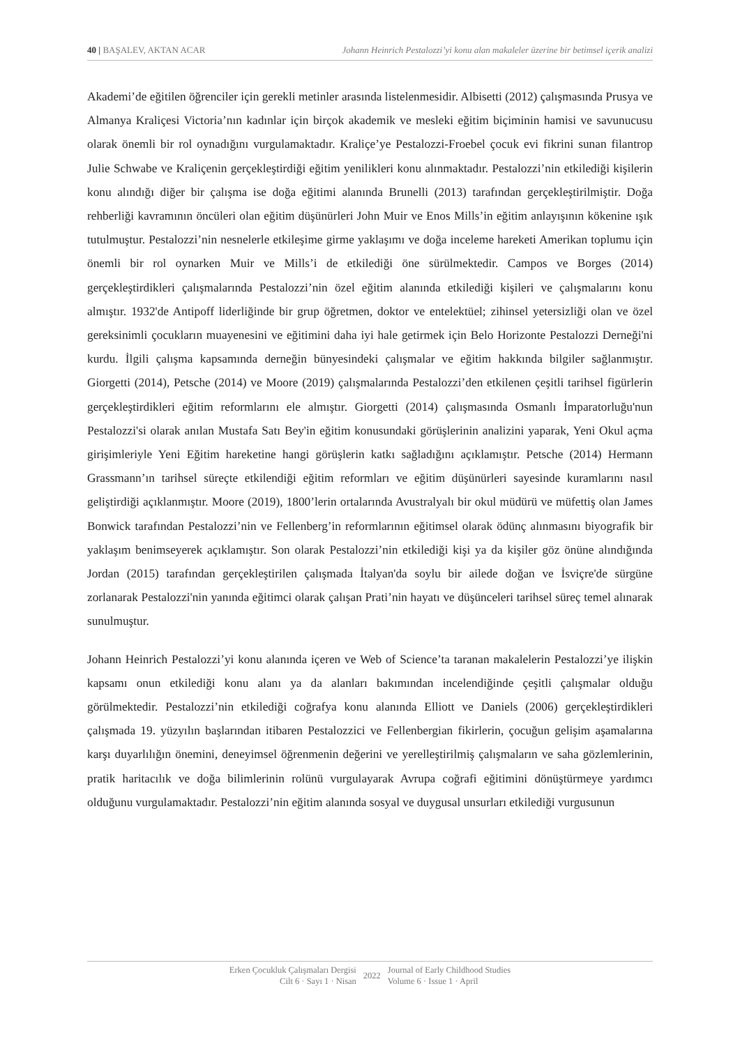40 | BAŞALEV, AKTAN ACAR Johann Heinrich Pestalozzi’yi konu alan makaleler üzerine bir betimsel içerik analizi
Akademi’de eğitilen öğrenciler için gerekli metinler arasında listelenmesidir. Albisetti (2012) çalışmasında Prusya ve Almanya Kraliçesi Victoria’nın kadınlar için birçok akademik ve mesleki eğitim biçiminin hamisi ve savunucusu olarak önemli bir rol oynadığını vurgulamaktadır. Kraliçe’ye Pestalozzi-Froebel çocuk evi fikrini sunan filantrop Julie Schwabe ve Kraliçenin gerçekleştirdiği eğitim yenilikleri konu alınmaktadır. Pestalozzi’nin etkilediği kişilerin konu alındığı diğer bir çalışma ise doğa eğitimi alanında Brunelli (2013) tarafından gerçekleştirilmiştir. Doğa rehberliği kavramının öncüleri olan eğitim düşünürleri John Muir ve Enos Mills’in eğitim anlayışının kökenine ışık tutulmuştur. Pestalozzi’nin nesnelerle etkileşime girme yaklaşımı ve doğa inceleme hareketi Amerikan toplumu için önemli bir rol oynarken Muir ve Mills’i de etkilediği öne sürülmektedir. Campos ve Borges (2014) gerçekleştirdikleri çalışmalarında Pestalozzi’nin özel eğitim alanında etkilediği kişileri ve çalışmalarını konu almıştır. 1932'de Antipoff liderliğinde bir grup öğretmen, doktor ve entelektüel; zihinsel yetersizliği olan ve özel gereksinimli çocukların muayenesini ve eğitimini daha iyi hale getirmek için Belo Horizonte Pestalozzi Derneği'ni kurdu. İlgili çalışma kapsamında derneğin bünyesindeki çalışmalar ve eğitim hakkında bilgiler sağlanmıştır. Giorgetti (2014), Petsche (2014) ve Moore (2019) çalışmalarında Pestalozzi’den etkilenen çeşitli tarihsel figürlerin gerçekleştirdikleri eğitim reformlarını ele almıştır. Giorgetti (2014) çalışmasında Osmanlı İmparatorluğu'nun Pestalozzi'si olarak anılan Mustafa Satı Bey'in eğitim konusundaki görüşlerinin analizini yaparak, Yeni Okul açma girişimleriyle Yeni Eğitim hareketine hangi görüşlerin katkı sağladığını açıklamıştır. Petsche (2014) Hermann Grassmann’ın tarihsel süreçte etkilendiği eğitim reformları ve eğitim düşünürleri sayesinde kuramlarını nasıl geliştirdiği açıklanmıştır. Moore (2019), 1800’lerin ortalarında Avustralyalı bir okul müdürü ve müfettiş olan James Bonwick tarafından Pestalozzi’nin ve Fellenberg’in reformlarının eğitimsel olarak ödünç alınmasını biyografik bir yaklaşım benimseyerek açıklamıştır. Son olarak Pestalozzi’nin etkilediği kişi ya da kişiler göz önüne alındığında Jordan (2015) tarafından gerçekleştirilen çalışmada İtalyan'da soylu bir ailede doğan ve İsviçre'de sürgüne zorlanarak Pestalozzi'nin yanında eğitimci olarak çalışan Prati’nin hayatı ve düşünceleri tarihsel süreç temel alınarak sunulmuştur.
Johann Heinrich Pestalozzi’yi konu alanında içeren ve Web of Science’ta taranan makalelerin Pestalozzi’ye ilişkin kapsamı onun etkilediği konu alanı ya da alanları bakımından incelendiğinde çeşitli çalışmalar olduğu görülmektedir. Pestalozzi’nin etkilediği coğrafya konu alanında Elliott ve Daniels (2006) gerçekleştirdikleri çalışmada 19. yüzyılın başlarından itibaren Pestalozzici ve Fellenbergian fikirlerin, çocuğun gelişim aşamalarına karşı duyarlılığın önemini, deneyimsel öğrenmenin değerini ve yerelleştirilmiş çalışmaların ve saha gözlemlerinin, pratik haritacılık ve doğa bilimlerinin rolünü vurgulayarak Avrupa coğrafi eğitimini dönüştürmeye yardımcı olduğunu vurgulamaktadır. Pestalozzi’nin eğitim alanında sosyal ve duygusal unsurları etkilediği vurgusunun
Erken Çocukluk Çalışmaları Dergisi
Cilt 6 · Sayı 1 · Nisan
2022
Journal of Early Childhood Studies
Volume 6 · Issue 1 · April